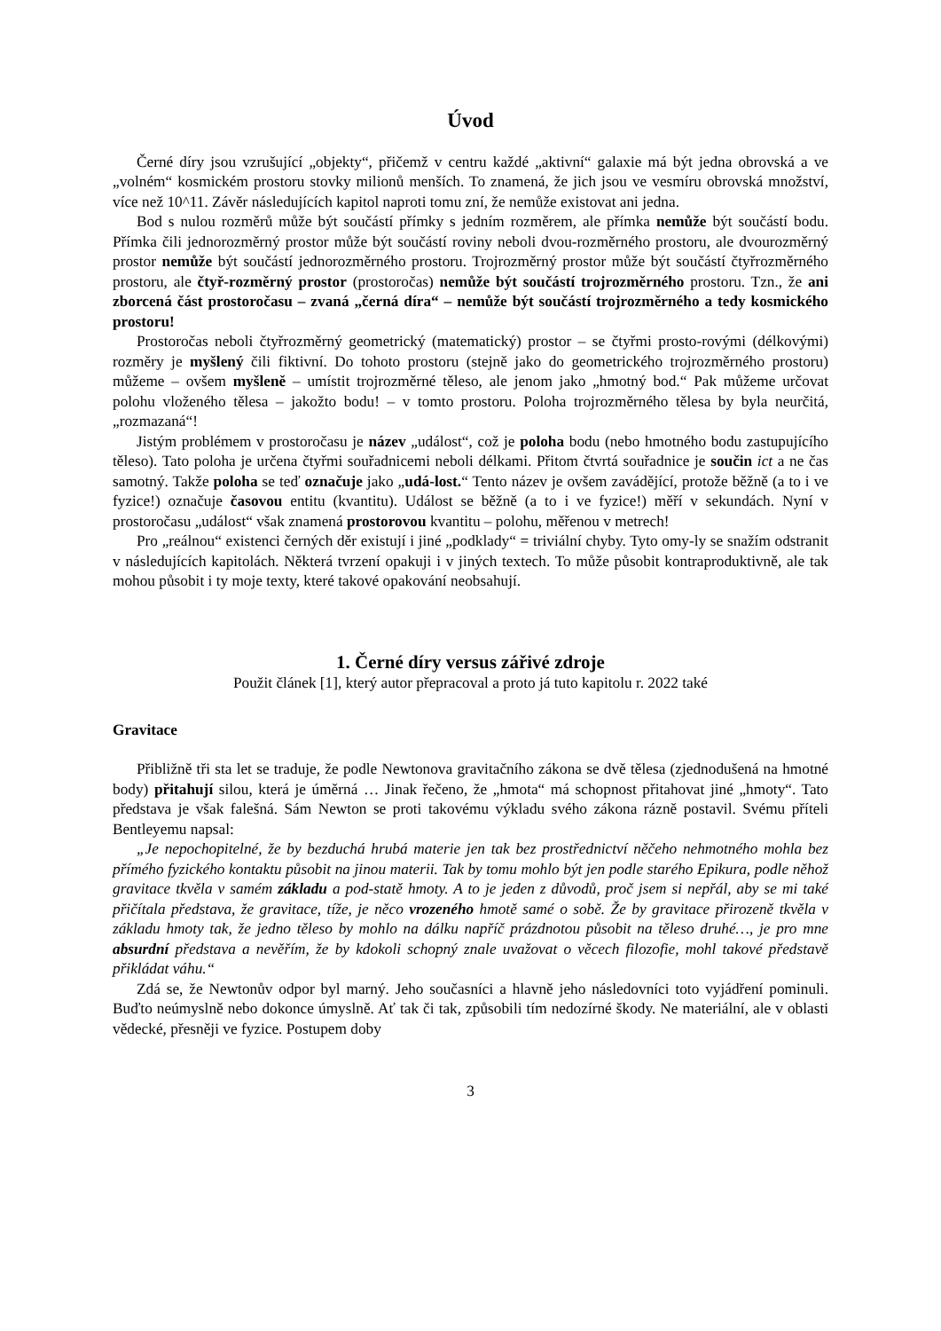Úvod
Černé díry jsou vzrušující „objekty“, přičemž v centru každé „aktivní“ galaxie má být jedna obrovská a ve „volném“ kosmickém prostoru stovky milionů menších. To znamená, že jich jsou ve vesmíru obrovská množství, více než 10^11. Závěr následujících kapitol naproti tomu zní, že nemůže existovat ani jedna.
Bod s nulou rozměrů může být součástí přímky s jedním rozměrem, ale přímka nemůže být součástí bodu. Přímka čili jednorozměrný prostor může být součástí roviny neboli dvou-rozměrného prostoru, ale dvourozměrný prostor nemůže být součástí jednorozměrného prostoru. Trojrozměrný prostor může být součástí čtyřrozměrného prostoru, ale čtyř-rozměrný prostor (prostoročas) nemůže být součástí trojrozměrného prostoru. Tzn., že ani zborcená část prostoročasu – zvaná „černá díra“ – nemůže být součástí trojrozměrného a tedy kosmického prostoru!
Prostoročas neboli čtyřrozměrný geometrický (matematický) prostor – se čtyřmi prosto-rovými (délkovými) rozměry je myšlený čili fiktivní. Do tohoto prostoru (stejně jako do geometrického trojrozměrného prostoru) můžeme – ovšem myšleně – umístit trojrozměrné těleso, ale jenom jako „hmotný bod.“ Pak můžeme určovat polohu vloženého tělesa – jakožto bodu! – v tomto prostoru. Poloha trojrozměrného tělesa by byla neurčitá, „rozmazaná“!
Jistým problémem v prostoročasu je název „událost“, což je poloha bodu (nebo hmotného bodu zastupujícího těleso). Tato poloha je určena čtyřmi souřadnicemi neboli délkami. Přitom čtvrtá souřadnice je součin ict a ne čas samotný. Takže poloha se teď označuje jako „udá-lost.“ Tento název je ovšem zavádějící, protože běžně (a to i ve fyzice!) označuje časovou entitu (kvantitu). Událost se běžně (a to i ve fyzice!) měří v sekundách. Nyní v prostoročasu „událost“ však znamená prostorovou kvantitu – polohu, měřenou v metrech!
Pro „reálnou“ existenci černých děr existují i jiné „podklady“ = triviální chyby. Tyto omy-ly se snažím odstranit v následujících kapitolách. Některá tvrzení opakuji i v jiných textech. To může působit kontraproduktivně, ale tak mohou působit i ty moje texty, které takové opakování neobsahují.
1. Černé díry versus zářivé zdroje
Použit článek [1], který autor přepracoval a proto já tuto kapitolu r. 2022 také
Gravitace
Přibližně tři sta let se traduje, že podle Newtonova gravitačního zákona se dvě tělesa (zjednodušená na hmotné body) přitahují silou, která je úměrná … Jinak řečeno, že „hmota“ má schopnost přitahovat jiné „hmoty“. Tato představa je však falešná. Sám Newton se proti takovému výkladu svého zákona rázně postavil. Svému příteli Bentleyemu napsal:
„Je nepochopitelné, že by bezduchá hrubá materie jen tak bez prostřednictví něčeho nehmotného mohla bez přímého fyzického kontaktu působit na jinou materii. Tak by tomu mohlo být jen podle starého Epikura, podle něhož gravitace tkvěla v samém základu a pod-statě hmoty. A to je jeden z důvodů, proč jsem si nepřál, aby se mi také přičítala představa, že gravitace, tíže, je něco vrozeného hmotě samé o sobě. Že by gravitace přirozeně tkvěla v základu hmoty tak, že jedno těleso by mohlo na dálku napříč prázdnotou působit na těleso druhé…, je pro mne absurdní představa a nevěřím, že by kdokoli schopný znale uvažovat o věcech filozofie, mohl takové představě přikládat váhu.“
Zdá se, že Newtonův odpor byl marný. Jeho současníci a hlavně jeho následovníci toto vyjádření pominuli. Buďto neúmyslně nebo dokonce úmyslně. Ať tak či tak, způsobili tím nedozírné škody. Ne materiální, ale v oblasti vědecké, přesněji ve fyzice. Postupem doby
3